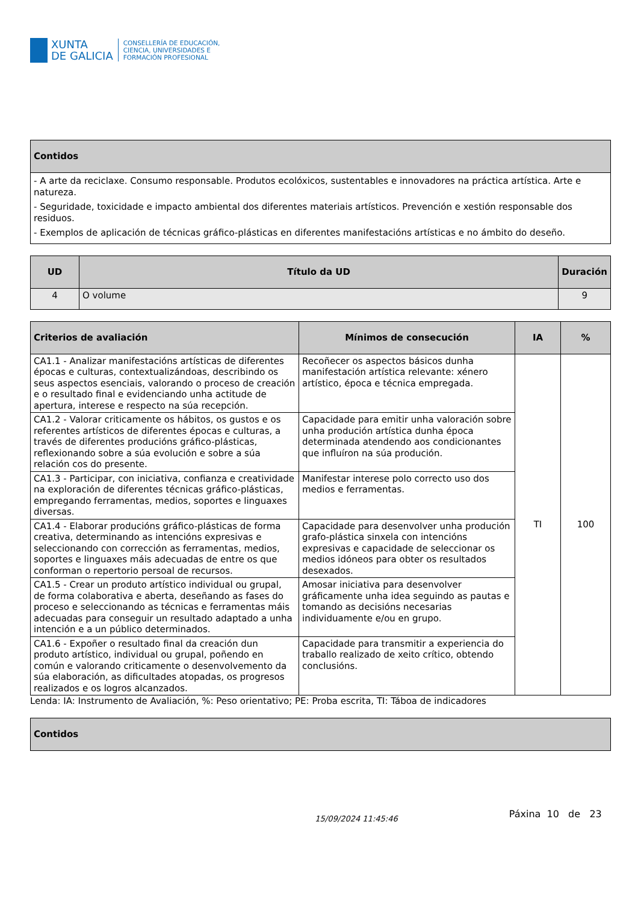XUNTA
DE GALICIA
CONSELLERÍA DE EDUCACIÓN,
CIENCIA, UNIVERSIDADES E
FORMACIÓN PROFESIONAL
| Contidos |
| --- |
| - A arte da reciclaxe. Consumo responsable. Produtos ecolóxicos, sustentables e innovadores na práctica artística. Arte e natureza. - Seguridade, toxicidade e impacto ambiental dos diferentes materiais artísticos. Prevención e xestión responsable dos residuos. - Exemplos de aplicación de técnicas gráfico-plásticas en diferentes manifestacións artísticas e no ámbito do deseño. |
| UD | Título da UD | Duración |
| --- | --- | --- |
| 4 | O volume | 9 |
| Criterios de avaliación | Mínimos de consecución | IA | % |
| --- | --- | --- | --- |
| CA1.1 - Analizar manifestacións artísticas de diferentes épocas e culturas, contextualizándoas, describindo os seus aspectos esenciais, valorando o proceso de creación e o resultado final e evidenciando unha actitude de apertura, interese e respecto na súa recepción. | Recoñecer os aspectos básicos dunha manifestación artística relevante: xénero artístico, época e técnica empregada. | TI | 100 |
| CA1.2 - Valorar criticamente os hábitos, os gustos e os referentes artísticos de diferentes épocas e culturas, a través de diferentes producións gráfico-plásticas, reflexionando sobre a súa evolución e sobre a súa relación cos do presente. | Capacidade para emitir unha valoración sobre unha produción artística dunha época determinada atendendo aos condicionantes que influíron na súa produción. | | |
| CA1.3 - Participar, con iniciativa, confianza e creatividade na exploración de diferentes técnicas gráfico-plásticas, empregando ferramentas, medios, soportes e linguaxes diversas. | Manifestar interese polo correcto uso dos medios e ferramentas. | | |
| CA1.4 - Elaborar producións gráfico-plásticas de forma creativa, determinando as intencións expresivas e seleccionando con corrección as ferramentas, medios, soportes e linguaxes máis adecuadas de entre os que conforman o repertorio persoal de recursos. | Capacidade para desenvolver unha produción grafo-plástica sinxela con intencións expresivas e capacidade de seleccionar os medios idóneos para obter os resultados desexados. | | |
| CA1.5 - Crear un produto artístico individual ou grupal, de forma colaborativa e aberta, deseñando as fases do proceso e seleccionando as técnicas e ferramentas máis adecuadas para conseguir un resultado adaptado a unha intención e a un público determinados. | Amosar iniciativa para desenvolver gráficamente unha idea seguindo as pautas e tomando as decisións necesarias individuamente e/ou en grupo. | | |
| CA1.6 - Expoñer o resultado final da creación dun produto artístico, individual ou grupal, poñendo en común e valorando criticamente o desenvolvemento da súa elaboración, as dificultades atopadas, os progresos realizados e os logros alcanzados. | Capacidade para transmitir a experiencia do traballo realizado de xeito crítico, obtendo conclusións. | | |
Lenda: IA: Instrumento de Avaliación, %: Peso orientativo; PE: Proba escrita, TI: Táboa de indicadores
| Contidos |
| --- |
15/09/2024 11:45:46 Páxina 10 de 23